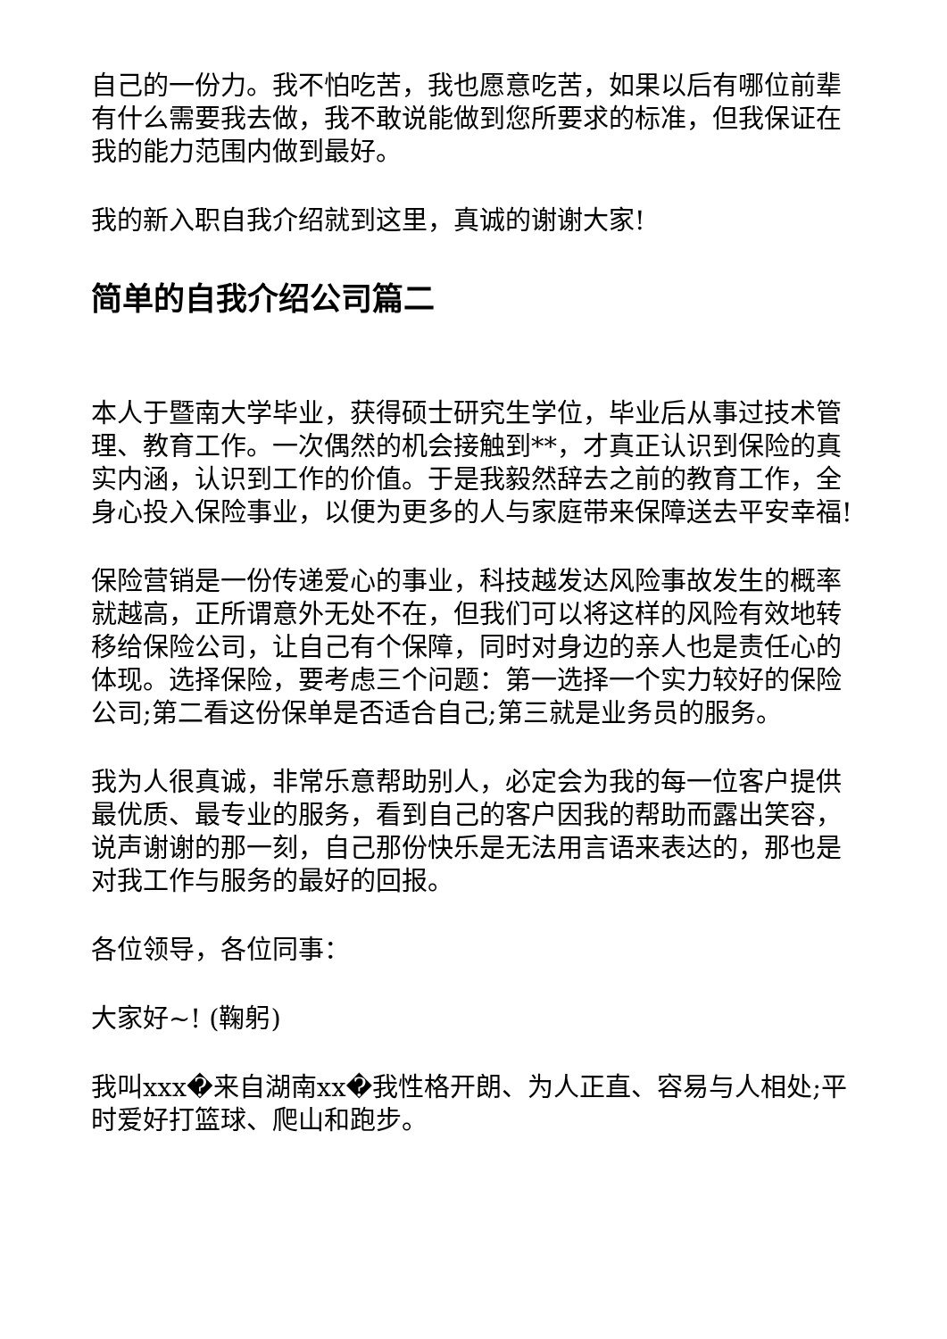自己的一份力。我不怕吃苦，我也愿意吃苦，如果以后有哪位前辈有什么需要我去做，我不敢说能做到您所要求的标准，但我保证在我的能力范围内做到最好。
我的新入职自我介绍就到这里，真诚的谢谢大家!
简单的自我介绍公司篇二
本人于暨南大学毕业，获得硕士研究生学位，毕业后从事过技术管理、教育工作。一次偶然的机会接触到**，才真正认识到保险的真实内涵，认识到工作的价值。于是我毅然辞去之前的教育工作，全身心投入保险事业，以便为更多的人与家庭带来保障送去平安幸福!
保险营销是一份传递爱心的事业，科技越发达风险事故发生的概率就越高，正所谓意外无处不在，但我们可以将这样的风险有效地转移给保险公司，让自己有个保障，同时对身边的亲人也是责任心的体现。选择保险，要考虑三个问题：第一选择一个实力较好的保险公司;第二看这份保单是否适合自己;第三就是业务员的服务。
我为人很真诚，非常乐意帮助别人，必定会为我的每一位客户提供最优质、最专业的服务，看到自己的客户因我的帮助而露出笑容，说声谢谢的那一刻，自己那份快乐是无法用言语来表达的，那也是对我工作与服务的最好的回报。
各位领导，各位同事：
大家好~! (鞠躬)
我叫xxx�来自湖南xx�我性格开朗、为人正直、容易与人相处;平时爱好打篮球、爬山和跑步。